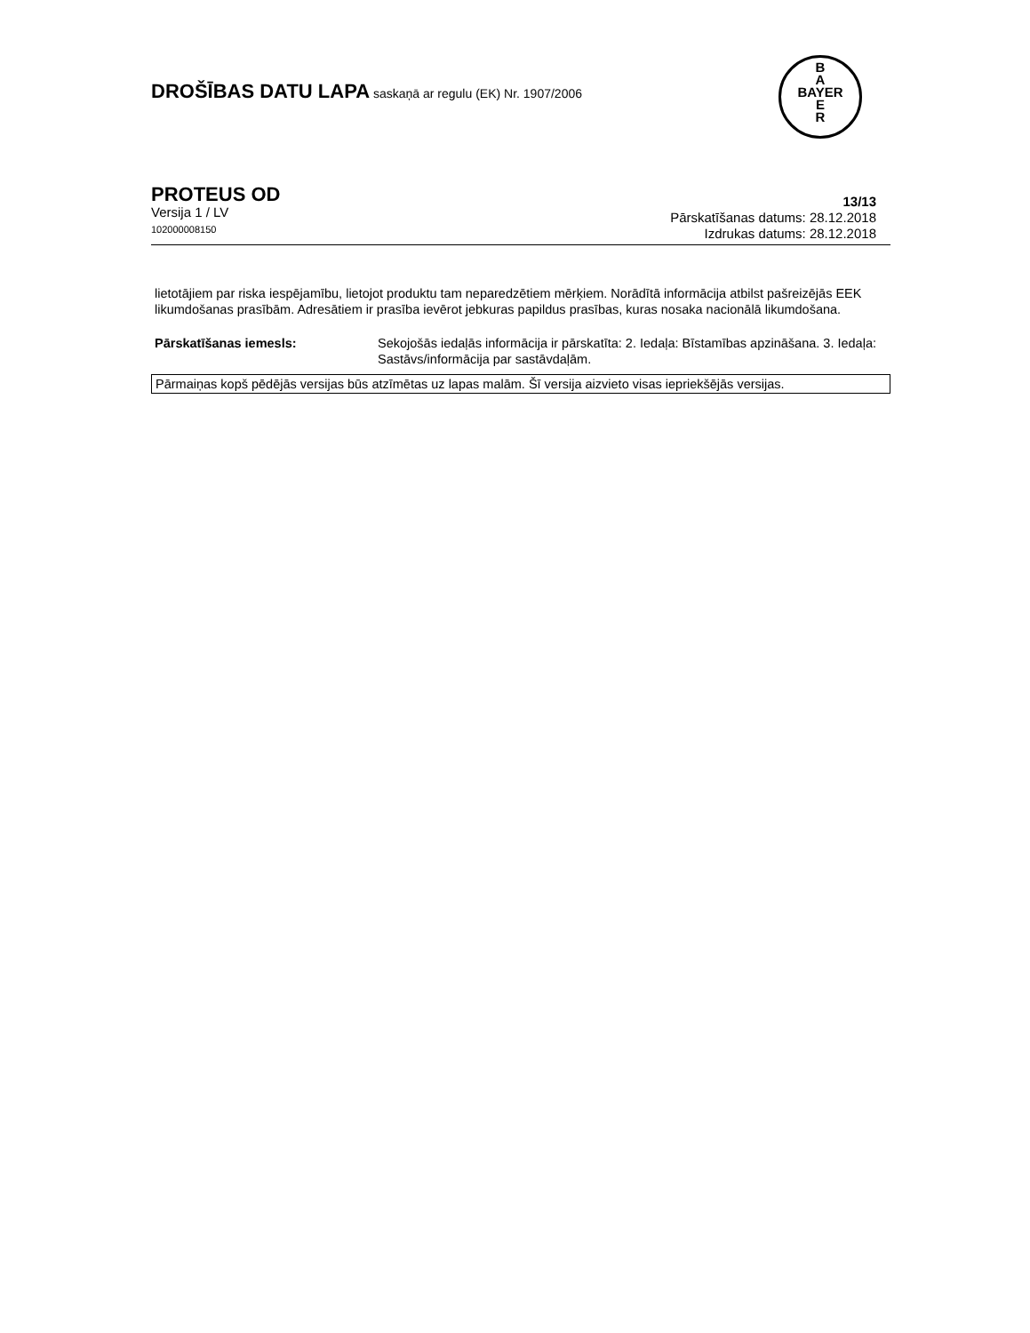B
A
BAYER
E
R
DROŠĪBAS DATU LAPA saskaņā ar regulu (EK) Nr. 1907/2006
PROTEUS OD
Versija 1 / LV
102000008150
13/13
Pārskatīšanas datums: 28.12.2018
Izdrukas datums: 28.12.2018
lietotājiem par riska iespējamību, lietojot produktu tam neparedzētiem mērķiem. Norādītā informācija atbilst pašreizējās EEK likumdošanas prasībām. Adresātiem ir prasība ievērot jebkuras papildus prasības, kuras nosaka nacionālā likumdošana.
Pārskatīšanas iemesls: Sekojošās iedaļās informācija ir pārskatīta: 2. Iedaļa: Bīstamības apzināšana. 3. Iedaļa: Sastāvs/informācija par sastāvdaļām.
Pārmaiņas kopš pēdējās versijas būs atzīmētas uz lapas malām. Šī versija aizvieto visas iepriekšējās versijas.